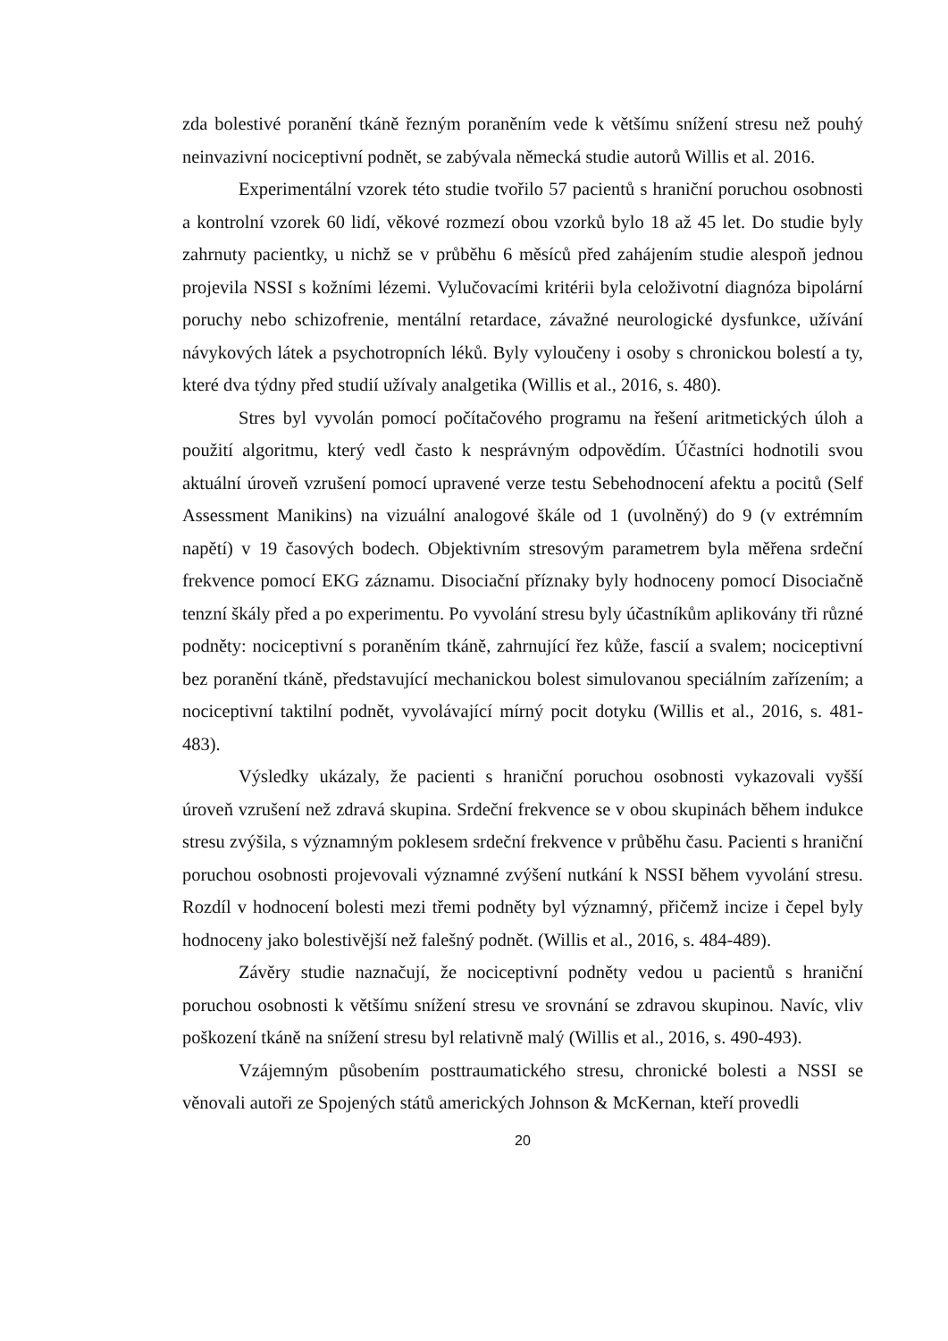zda bolestivé poranění tkáně řezným poraněním vede k většímu snížení stresu než pouhý neinvazivní nociceptivní podnět, se zabývala německá studie autorů Willis et al. 2016.
Experimentální vzorek této studie tvořilo 57 pacientů s hraniční poruchou osobnosti a kontrolní vzorek 60 lidí, věkové rozmezí obou vzorků bylo 18 až 45 let. Do studie byly zahrnuty pacientky, u nichž se v průběhu 6 měsíců před zahájením studie alespoň jednou projevila NSSI s kožními lézemi. Vylučovacími kritérii byla celoživotní diagnóza bipolární poruchy nebo schizofrenie, mentální retardace, závažné neurologické dysfunkce, užívání návykových látek a psychotropních léků. Byly vyloučeny i osoby s chronickou bolestí a ty, které dva týdny před studií užívaly analgetika (Willis et al., 2016, s. 480).
Stres byl vyvolán pomocí počítačového programu na řešení aritmetických úloh a použití algoritmu, který vedl často k nesprávným odpovědím. Účastníci hodnotili svou aktuální úroveň vzrušení pomocí upravené verze testu Sebehodnocení afektu a pocitů (Self Assessment Manikins) na vizuální analogové škále od 1 (uvolněný) do 9 (v extrémním napětí) v 19 časových bodech. Objektivním stresovým parametrem byla měřena srdeční frekvence pomocí EKG záznamu. Disociační příznaky byly hodnoceny pomocí Disociačně tenzní škály před a po experimentu. Po vyvolání stresu byly účastníkům aplikovány tři různé podněty: nociceptivní s poraněním tkáně, zahrnující řez kůže, fascií a svalem; nociceptivní bez poranění tkáně, představující mechanickou bolest simulovanou speciálním zařízením; a nociceptivní taktilní podnět, vyvolávající mírný pocit dotyku (Willis et al., 2016, s. 481-483).
Výsledky ukázaly, že pacienti s hraniční poruchou osobnosti vykazovali vyšší úroveň vzrušení než zdravá skupina. Srdeční frekvence se v obou skupinách během indukce stresu zvýšila, s významným poklesem srdeční frekvence v průběhu času. Pacienti s hraniční poruchou osobnosti projevovali významné zvýšení nutkání k NSSI během vyvolání stresu. Rozdíl v hodnocení bolesti mezi třemi podněty byl významný, přičemž incize i čepel byly hodnoceny jako bolestivější než falešný podnět. (Willis et al., 2016, s. 484-489).
Závěry studie naznačují, že nociceptivní podněty vedou u pacientů s hraniční poruchou osobnosti k většímu snížení stresu ve srovnání se zdravou skupinou. Navíc, vliv poškození tkáně na snížení stresu byl relativně malý (Willis et al., 2016, s. 490-493).
Vzájemným působením posttraumatického stresu, chronické bolesti a NSSI se věnovali autoři ze Spojených států amerických Johnson & McKernan, kteří provedli
20